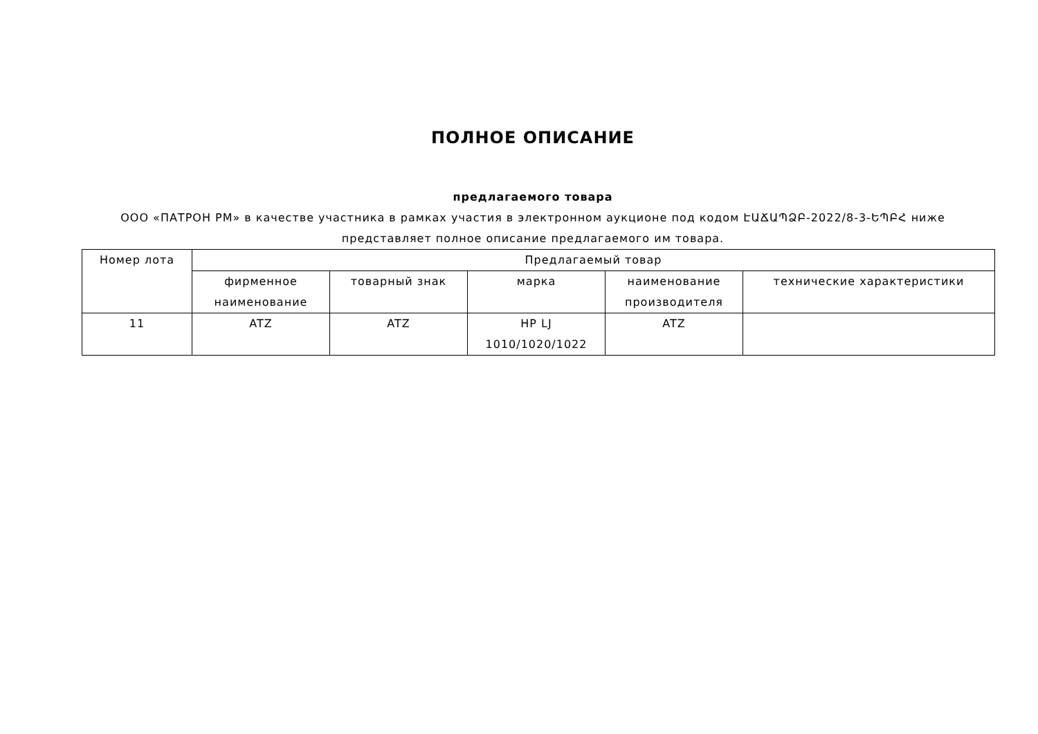ПОЛНОЕ ОПИСАНИЕ
предлагаемого товара
ООО «ПАТРОН РМ» в качестве участника в рамках участия в электронном аукционе под кодом ԷԱՃԱՊՁԲ-2022/8-3-ԵՊԲՀ ниже представляет полное описание предлагаемого им товара.
| Номер лота | Предлагаемый товар | | | | |
| --- | --- | --- | --- | --- | --- |
| | фирменное наименование | товарный знак | марка | наименование производителя | технические характеристики |
| 11 | ATZ | ATZ | HP LJ 1010/1020/1022 | ATZ | |